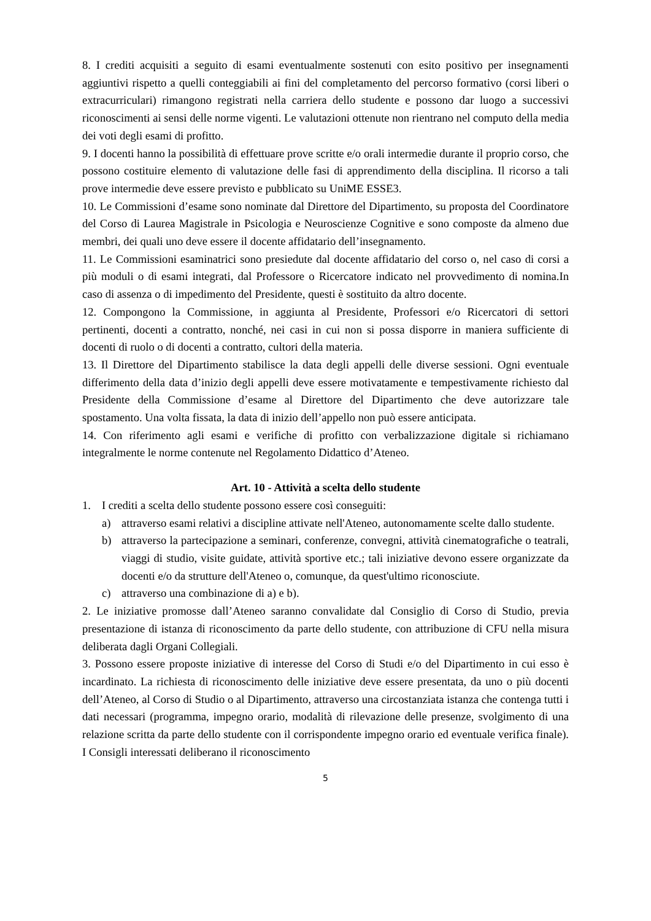8. I crediti acquisiti a seguito di esami eventualmente sostenuti con esito positivo per insegnamenti aggiuntivi rispetto a quelli conteggiabili ai fini del completamento del percorso formativo (corsi liberi o extracurriculari) rimangono registrati nella carriera dello studente e possono dar luogo a successivi riconoscimenti ai sensi delle norme vigenti. Le valutazioni ottenute non rientrano nel computo della media dei voti degli esami di profitto.
9. I docenti hanno la possibilità di effettuare prove scritte e/o orali intermedie durante il proprio corso, che possono costituire elemento di valutazione delle fasi di apprendimento della disciplina. Il ricorso a tali prove intermedie deve essere previsto e pubblicato su UniME ESSE3.
10. Le Commissioni d’esame sono nominate dal Direttore del Dipartimento, su proposta del Coordinatore del Corso di Laurea Magistrale in Psicologia e Neuroscienze Cognitive e sono composte da almeno due membri, dei quali uno deve essere il docente affidatario dell’insegnamento.
11. Le Commissioni esaminatrici sono presiedute dal docente affidatario del corso o, nel caso di corsi a più moduli o di esami integrati, dal Professore o Ricercatore indicato nel provvedimento di nomina.In caso di assenza o di impedimento del Presidente, questi è sostituito da altro docente.
12. Compongono la Commissione, in aggiunta al Presidente, Professori e/o Ricercatori di settori pertinenti, docenti a contratto, nonché, nei casi in cui non si possa disporre in maniera sufficiente di docenti di ruolo o di docenti a contratto, cultori della materia.
13. Il Direttore del Dipartimento stabilisce la data degli appelli delle diverse sessioni. Ogni eventuale differimento della data d’inizio degli appelli deve essere motivatamente e tempestivamente richiesto dal Presidente della Commissione d’esame al Direttore del Dipartimento che deve autorizzare tale spostamento. Una volta fissata, la data di inizio dell’appello non può essere anticipata.
14. Con riferimento agli esami e verifiche di profitto con verbalizzazione digitale si richiamano integralmente le norme contenute nel Regolamento Didattico d’Ateneo.
Art. 10 - Attività a scelta dello studente
1. I crediti a scelta dello studente possono essere così conseguiti:
a) attraverso esami relativi a discipline attivate nell'Ateneo, autonomamente scelte dallo studente.
b) attraverso la partecipazione a seminari, conferenze, convegni, attività cinematografiche o teatrali, viaggi di studio, visite guidate, attività sportive etc.; tali iniziative devono essere organizzate da docenti e/o da strutture dell'Ateneo o, comunque, da quest'ultimo riconosciute.
c) attraverso una combinazione di a) e b).
2. Le iniziative promosse dall’Ateneo saranno convalidate dal Consiglio di Corso di Studio, previa presentazione di istanza di riconoscimento da parte dello studente, con attribuzione di CFU nella misura deliberata dagli Organi Collegiali.
3. Possono essere proposte iniziative di interesse del Corso di Studi e/o del Dipartimento in cui esso è incardinato. La richiesta di riconoscimento delle iniziative deve essere presentata, da uno o più docenti dell’Ateneo, al Corso di Studio o al Dipartimento, attraverso una circostanziata istanza che contenga tutti i dati necessari (programma, impegno orario, modalità di rilevazione delle presenze, svolgimento di una relazione scritta da parte dello studente con il corrispondente impegno orario ed eventuale verifica finale). I Consigli interessati deliberano il riconoscimento
5